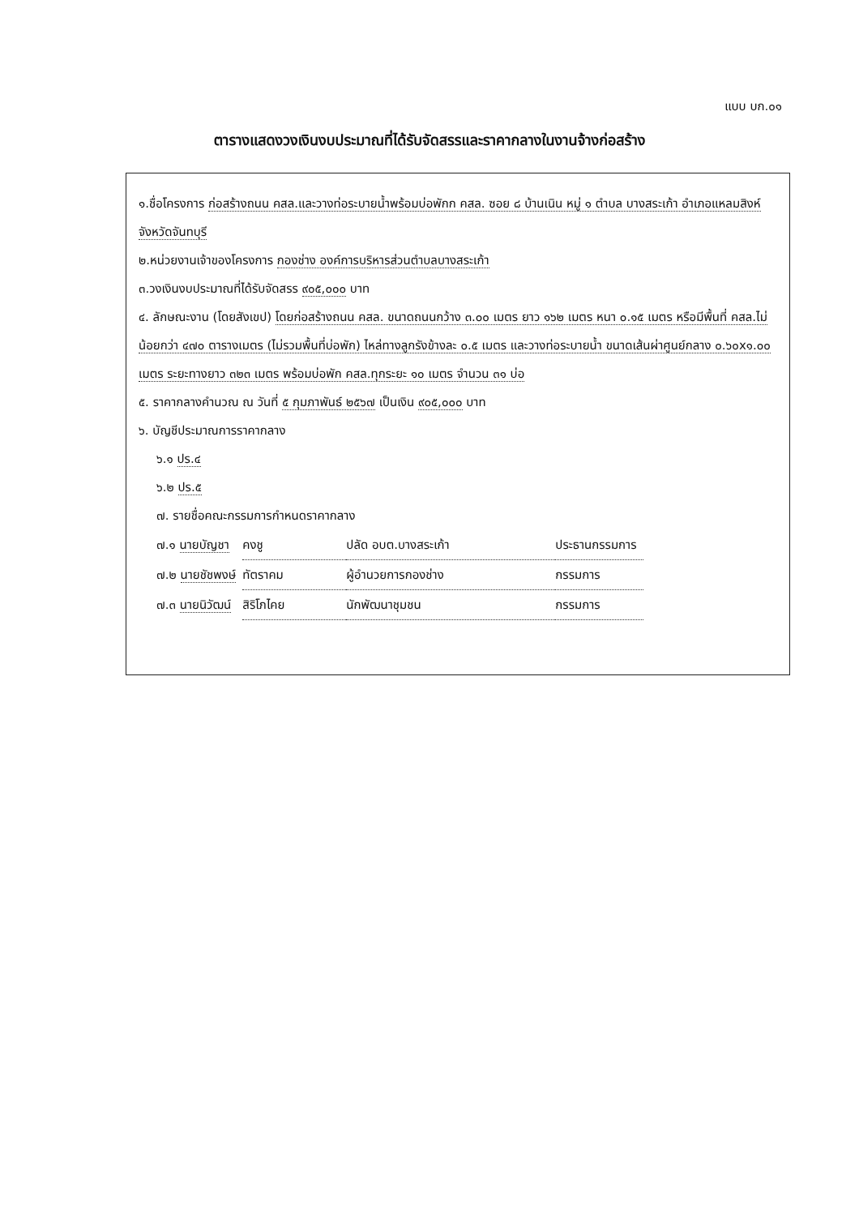แบบ บก.๐๑
ตารางแสดงวงเงินงบประมาณที่ได้รับจัดสรรและราคากลางในงานจ้างก่อสร้าง
๑.ชื่อโครงการ ก่อสร้างถนน คสล.และวางท่อระบายน้ำพร้อมบ่อพักก คสล. ซอย ๘ บ้านเนิน หมู่ ๑ ตำบล บางสระเก้า อำเภอแหลมสิงห์ จังหวัดจันทบุรี
๒.หน่วยงานเจ้าของโครงการ กองช่าง องค์การบริหารส่วนตำบลบางสระเก้า
๓.วงเงินงบประมาณที่ได้รับจัดสรร ๙๐๕,๐๐๐ บาท
๔. ลักษณะงาน (โดยสังเขป) โดยก่อสร้างถนน คสล. ขนาดถนนกว้าง ๓.๐๐ เมตร ยาว ๑๖๒ เมตร หนา ๐.๑๕ เมตร หรือมีพื้นที่ คสล.ไม่น้อยกว่า ๔๗๐ ตารางเมตร (ไม่รวมพื้นที่บ่อพัก) ไหล่ทางลูกรังข้างละ ๐.๕ เมตร และวางท่อระบายน้ำ ขนาดเส้นผ่าศูนย์กลาง ๐.๖๐x๑.๐๐ เมตร ระยะทางยาว ๓๒๓ เมตร พร้อมบ่อพัก คสล.ทุกระยะ ๑๐ เมตร จำนวน ๓๑ บ่อ
๕. ราคากลางคำนวณ ณ วันที่ ๕ กุมภาพันธ์ ๒๕๖๗ เป็นเงิน ๙๐๕,๐๐๐ บาท
๖. บัญชีประมาณการราคากลาง
๖.๑ ปร.๔
๖.๒ ปร.๕
๗. รายชื่อคณะกรรมการกำหนดราคากลาง
| ๗.๑ นายบัญชา | คงชู | ปลัด อบต.บางสระเก้า | ประธานกรรมการ |
| ๗.๒ นายชัชพงษ์ | ทัตราคม | ผู้อำนวยการกองช่าง | กรรมการ |
| ๗.๓ นายนิวัฒน์ | สิริโภไคย | นักพัฒนาชุมชน | กรรมการ |